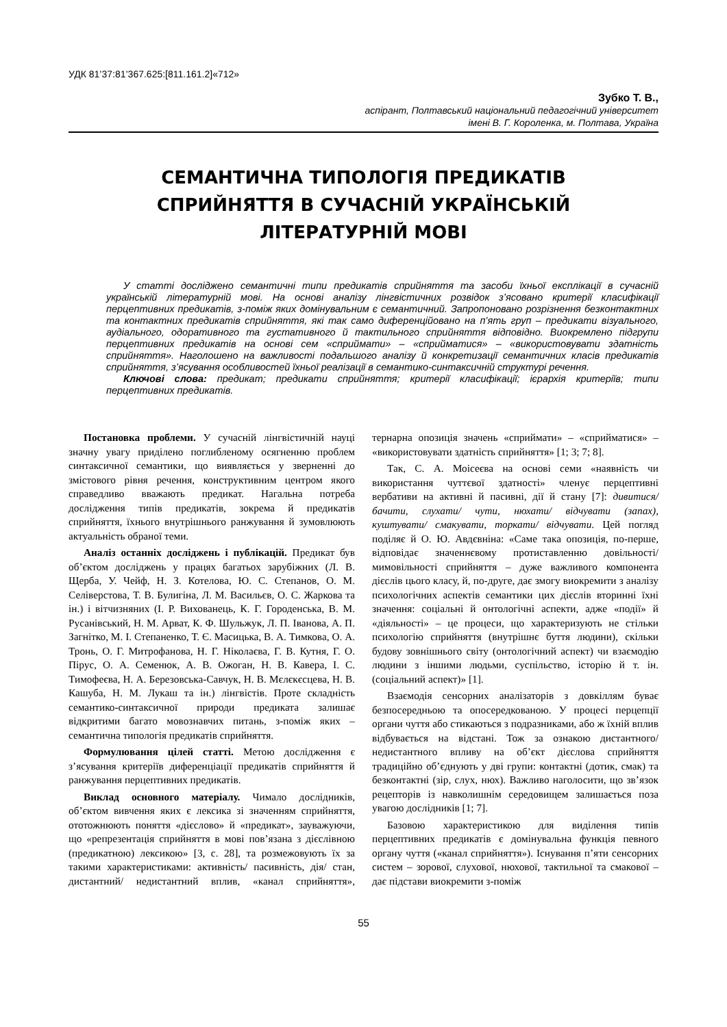УДК 81’37:81’367.625:[811.161.2]«712»
Зубко Т. В.,
аспірант, Полтавський національний педагогічний університет
імені В. Г. Короленка, м. Полтава, Україна
СЕМАНТИЧНА ТИПОЛОГІЯ ПРЕДИКАТІВ
СПРИЙНЯТТЯ В СУЧАСНІЙ УКРАЇНСЬКІЙ
ЛІТЕРАТУРНІЙ МОВІ
У статті досліджено семантичні типи предикатів сприйняття та засоби їхньої експлікації в сучасній українській літературній мові. На основі аналізу лінгвістичних розвідок з’ясовано критерії класифікації перцептивних предикатів, з-поміж яких домінувальним є семантичний. Запропоновано розрізнення безконтактних та контактних предикатів сприйняття, які так само диференційовано на п’ять груп – предикати візуального, аудіального, одоративного та густативного й тактильного сприйняття відповідно. Виокремлено підгрупи перцептивних предикатів на основі сем «сприймати» – «сприйматися» – «використовувати здатність сприйняття». Наголошено на важливості подальшого аналізу й конкретизації семантичних класів предикатів сприйняття, з’ясування особливостей їхньої реалізації в семантико-синтаксичній структурі речення.
Ключові слова: предикат; предикати сприйняття; критерії класифікації; ієрархія критеріїв; типи перцептивних предикатів.
Постановка проблеми. У сучасній лінгвістичній науці значну увагу приділено поглибленому осягненню проблем синтаксичної семантики, що виявляється у зверненні до змістового рівня речення, конструктивним центром якого справедливо вважають предикат. Нагальна потреба дослідження типів предикатів, зокрема й предикатів сприйняття, їхнього внутрішнього ранжування й зумовлюють актуальність обраної теми.
Аналіз останніх досліджень і публікацій. Предикат був об’єктом досліджень у працях багатьох зарубіжних (Л. В. Щерба, У. Чейф, Н. З. Котелова, Ю. С. Степанов, О. М. Селіверстова, Т. В. Булигіна, Л. М. Васильєв, О. С. Жаркова та ін.) і вітчизняних (І. Р. Вихованець, К. Г. Городенська, В. М. Русанівський, Н. М. Арват, К. Ф. Шульжук, Л. П. Іванова, А. П. Загнітко, М. І. Степаненко, Т. Є. Масицька, В. А. Тимкова, О. А. Тронь, О. Г. Митрофанова, Н. Г. Ніколаєва, Г. В. Кутня, Г. О. Пірус, О. А. Семенюк, А. В. Ожоган, Н. В. Кавера, І. С. Тимофеєва, Н. А. Березовська-Савчук, Н. В. Мєлєкєсцева, Н. В. Кашуба, Н. М. Лукаш та ін.) лінгвістів. Проте складність семантико-синтаксичної природи предиката залишає відкритими багато мовознавчих питань, з-поміж яких – семантична типологія предикатів сприйняття.
Формулювання цілей статті. Метою дослідження є з’ясування критеріїв диференціації предикатів сприйняття й ранжування перцептивних предикатів.
Виклад основного матеріалу. Чимало дослідників, об’єктом вивчення яких є лексика зі значенням сприйняття, ототожнюють поняття «дієслово» й «предикат», зауважуючи, що «репрезентація сприйняття в мові пов’язана з дієслівною (предикатною) лексикою» [3, с. 28], та розмежовують їх за такими характеристиками: активність/ пасивність, дія/ стан, дистантний/ недистантний вплив, «канал сприйняття», тернарна опозиція значень «сприймати» – «сприйматися» – «використовувати здатність сприйняття» [1; 3; 7; 8].
Так, С. А. Моісеєва на основі семи «наявність чи використання чуттєвої здатності» членує перцептивні вербативи на активні й пасивні, дії й стану [7]: дивитися/ бачити, слухати/ чути, нюхати/ відчувати (запах), куштувати/ смакувати, торкати/ відчувати. Цей погляд поділяє й О. Ю. Авдєвніна: «Саме така опозиція, по-перше, відповідає значеннєвому протиставленню довільності/ мимовільності сприйняття – дуже важливого компонента дієслів цього класу, й, по-друге, дає змогу виокремити з аналізу психологічних аспектів семантики цих дієслів вторинні їхні значення: соціальні й онтологічні аспекти, адже «події» й «діяльності» – це процеси, що характеризують не стільки психологію сприйняття (внутрішнє буття людини), скільки будову зовнішнього світу (онтологічний аспект) чи взаємодію людини з іншими людьми, суспільство, історію й т. ін. (соціальний аспект)» [1].
Взаємодія сенсорних аналізаторів з довкіллям буває безпосередньою та опосередкованою. У процесі перцепції органи чуття або стикаються з подразниками, або ж їхній вплив відбувається на відстані. Тож за ознакою дистантного/ недистантного впливу на об’єкт дієслова сприйняття традиційно об’єднують у дві групи: контактні (дотик, смак) та безконтактні (зір, слух, нюх). Важливо наголосити, що зв’язок рецепторів із навколишнім середовищем залишається поза увагою дослідників [1; 7].
Базовою характеристикою для виділення типів перцептивних предикатів є домінувальна функція певного органу чуття («канал сприйняття»). Існування п’яти сенсорних систем – зорової, слухової, нюхової, тактильної та смакової – дає підстави виокремити з-поміж
55